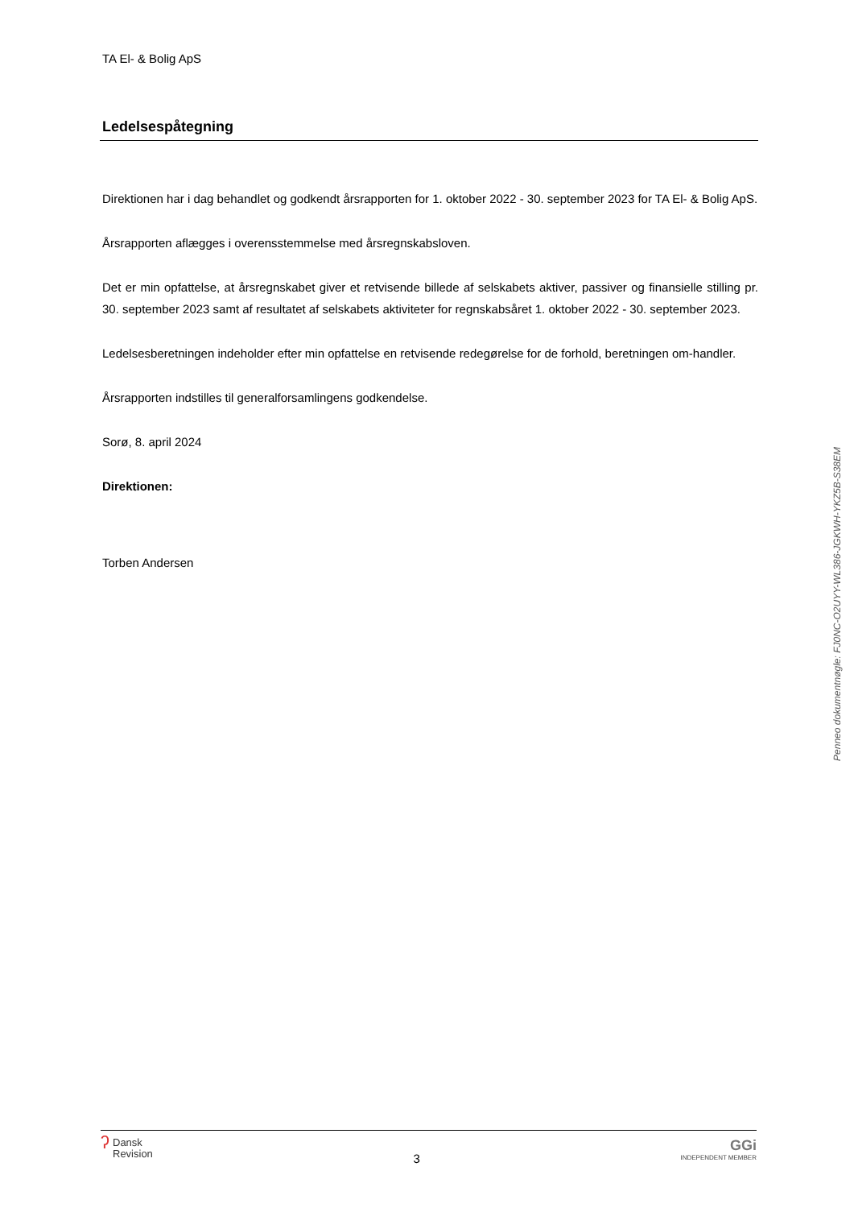TA El- & Bolig ApS
Ledelsespåtegning
Direktionen har i dag behandlet og godkendt årsrapporten for 1. oktober 2022 - 30. september 2023 for TA El- & Bolig ApS.
Årsrapporten aflægges i overensstemmelse med årsregnskabsloven.
Det er min opfattelse, at årsregnskabet giver et retvisende billede af selskabets aktiver, passiver og finansielle stilling pr. 30. september 2023 samt af resultatet af selskabets aktiviteter for regnskabsåret 1. oktober 2022 - 30. september 2023.
Ledelsesberetningen indeholder efter min opfattelse en retvisende redegørelse for de forhold, beretningen om-handler.
Årsrapporten indstilles til generalforsamlingens godkendelse.
Sorø, 8. april 2024
Direktionen:
Torben Andersen
Penneo dokumentnøgle: FJ0NC-O2UYY-WL386-JGKWH-YKZ5B-S38EM
ʔ Dansk
Revision
3
GGi
INDEPENDENT MEMBER